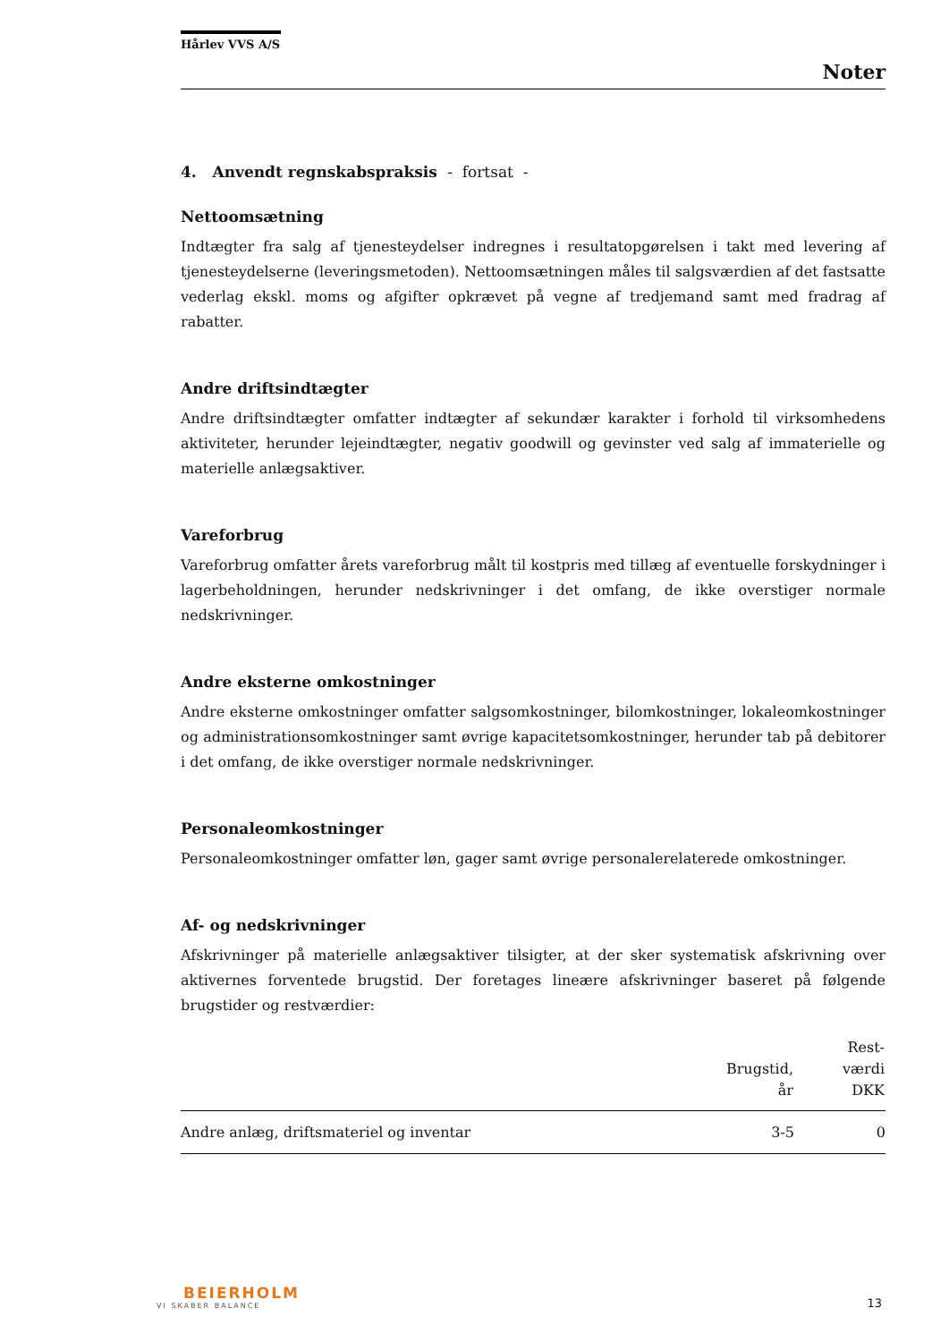Hårlev VVS A/S
Noter
4. Anvendt regnskabspraksis - fortsat -
Nettoomsætning
Indtægter fra salg af tjenesteydelser indregnes i resultatopgørelsen i takt med levering af tjenesteydelserne (leveringsmetoden). Nettoomsætningen måles til salgsværdien af det fastsatte vederlag ekskl. moms og afgifter opkrævet på vegne af tredjemand samt med fradrag af rabatter.
Andre driftsindtægter
Andre driftsindtægter omfatter indtægter af sekundær karakter i forhold til virksomhedens aktiviteter, herunder lejeindtægter, negativ goodwill og gevinster ved salg af immaterielle og materielle anlægsaktiver.
Vareforbrug
Vareforbrug omfatter årets vareforbrug målt til kostpris med tillæg af eventuelle forskydninger i lagerbeholdningen, herunder nedskrivninger i det omfang, de ikke overstiger normale nedskrivninger.
Andre eksterne omkostninger
Andre eksterne omkostninger omfatter salgsomkostninger, bilomkostninger, lokaleomkostninger og administrationsomkostninger samt øvrige kapacitetsomkostninger, herunder tab på debitorer i det omfang, de ikke overstiger normale nedskrivninger.
Personaleomkostninger
Personaleomkostninger omfatter løn, gager samt øvrige personalerelaterede omkostninger.
Af- og nedskrivninger
Afskrivninger på materielle anlægsaktiver tilsigter, at der sker systematisk afskrivning over aktivernes forventede brugstid. Der foretages lineære afskrivninger baseret på følgende brugstider og restværdier:
| | Brugstid, år | Rest- værdi DKK |
| --- | --- | --- |
| Andre anlæg, driftsmateriel og inventar | 3-5 | 0 |
BEIERHOLM
VI SKABER BALANCE
13